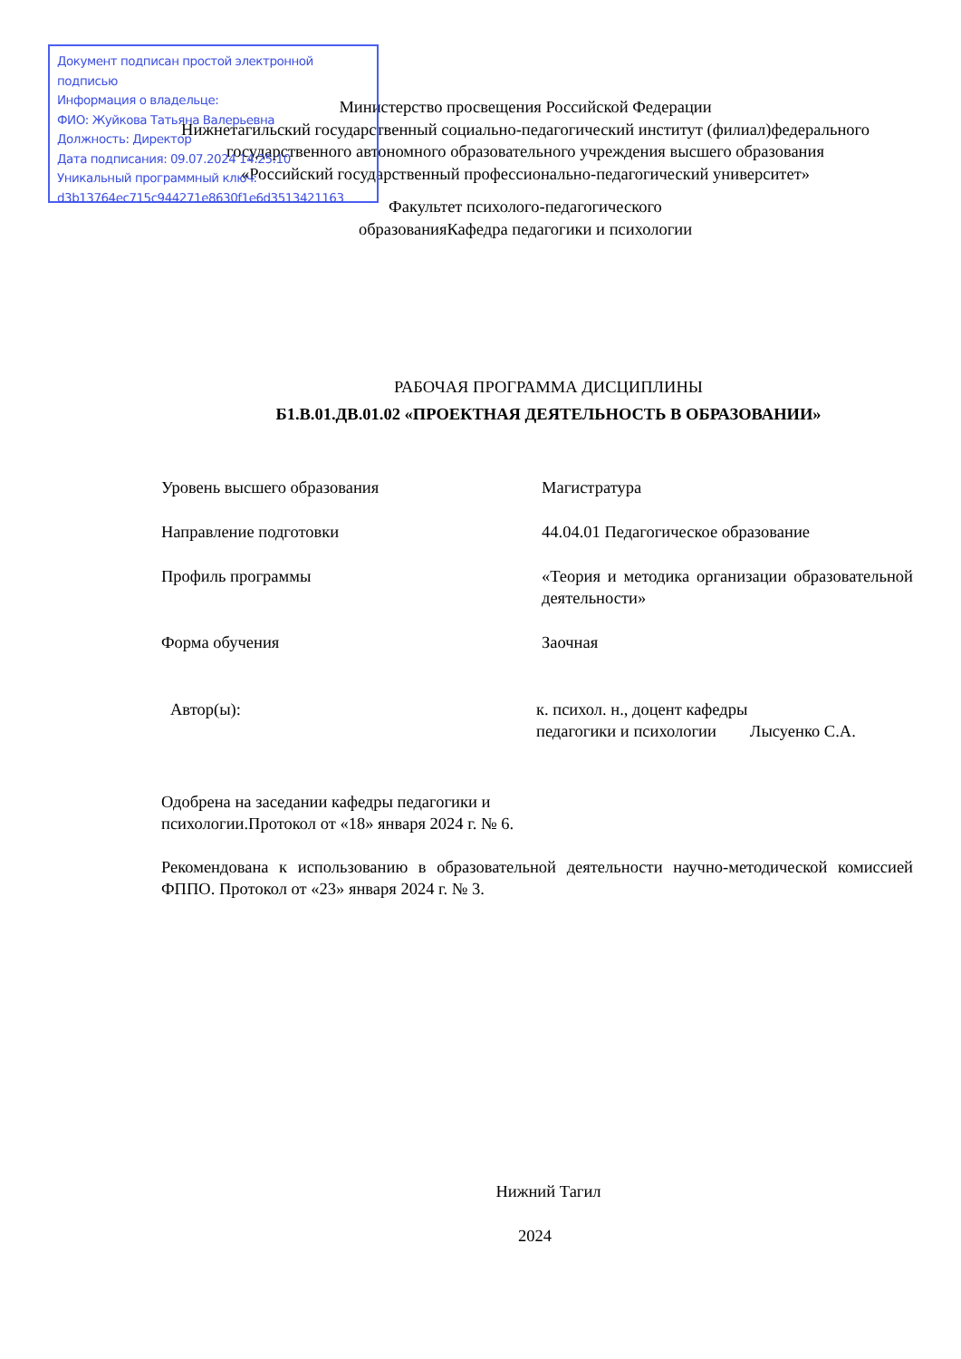Документ подписан простой электронной подписью
Информация о владельце:
ФИО: Жуйкова Татьяна Валерьевна
Должность: Директор
Дата подписания: 09.07.2024 14:25:10
Уникальный программный ключ:
d3b13764ec715c944271e8630f1e6d3513421163
Министерство просвещения Российской Федерации
Нижнетагильский государственный социально-педагогический институт (филиал)федерального государственного автономного образовательного учреждения высшего образования
«Российский государственный профессионально-педагогический университет»
Факультет психолого-педагогического
образованияКафедра педагогики и психологии
РАБОЧАЯ ПРОГРАММА ДИСЦИПЛИНЫ
Б1.В.01.ДВ.01.02 «ПРОЕКТНАЯ ДЕЯТЕЛЬНОСТЬ В ОБРАЗОВАНИИ»
Уровень высшего образования Магистратура
Направление подготовки 44.04.01 Педагогическое образование
Профиль программы «Теория и методика организации образовательной деятельности»
Форма обучения Заочная
Автор(ы): к. психол. н., доцент кафедры
педагогики и психологии Лысуенко С.А.
Одобрена на заседании кафедры педагогики и
психологии.Протокол от «18» января 2024 г. № 6.
Рекомендована к использованию в образовательной деятельности научно-методической комиссией ФППО. Протокол от «23» января 2024 г. № 3.
Нижний Тагил
2024